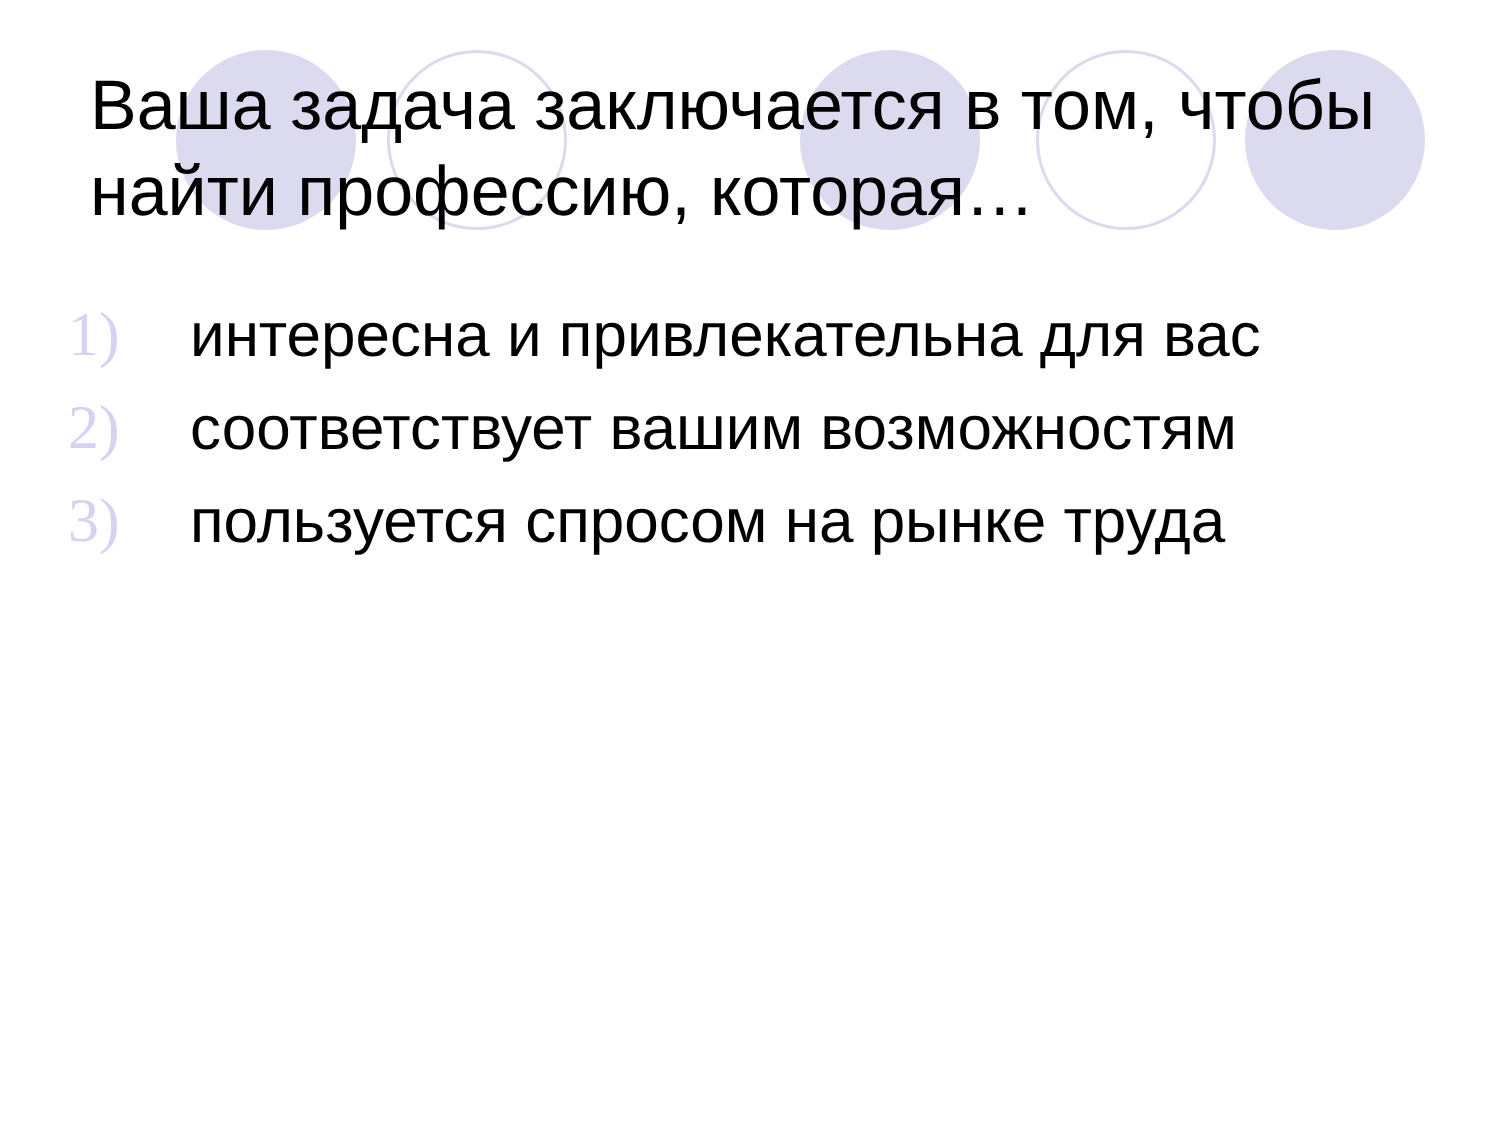Ваша задача заключается в том, чтобы найти профессию, которая…
1) интересна и привлекательна для вас
2) соответствует вашим возможностям
3) пользуется спросом на рынке труда